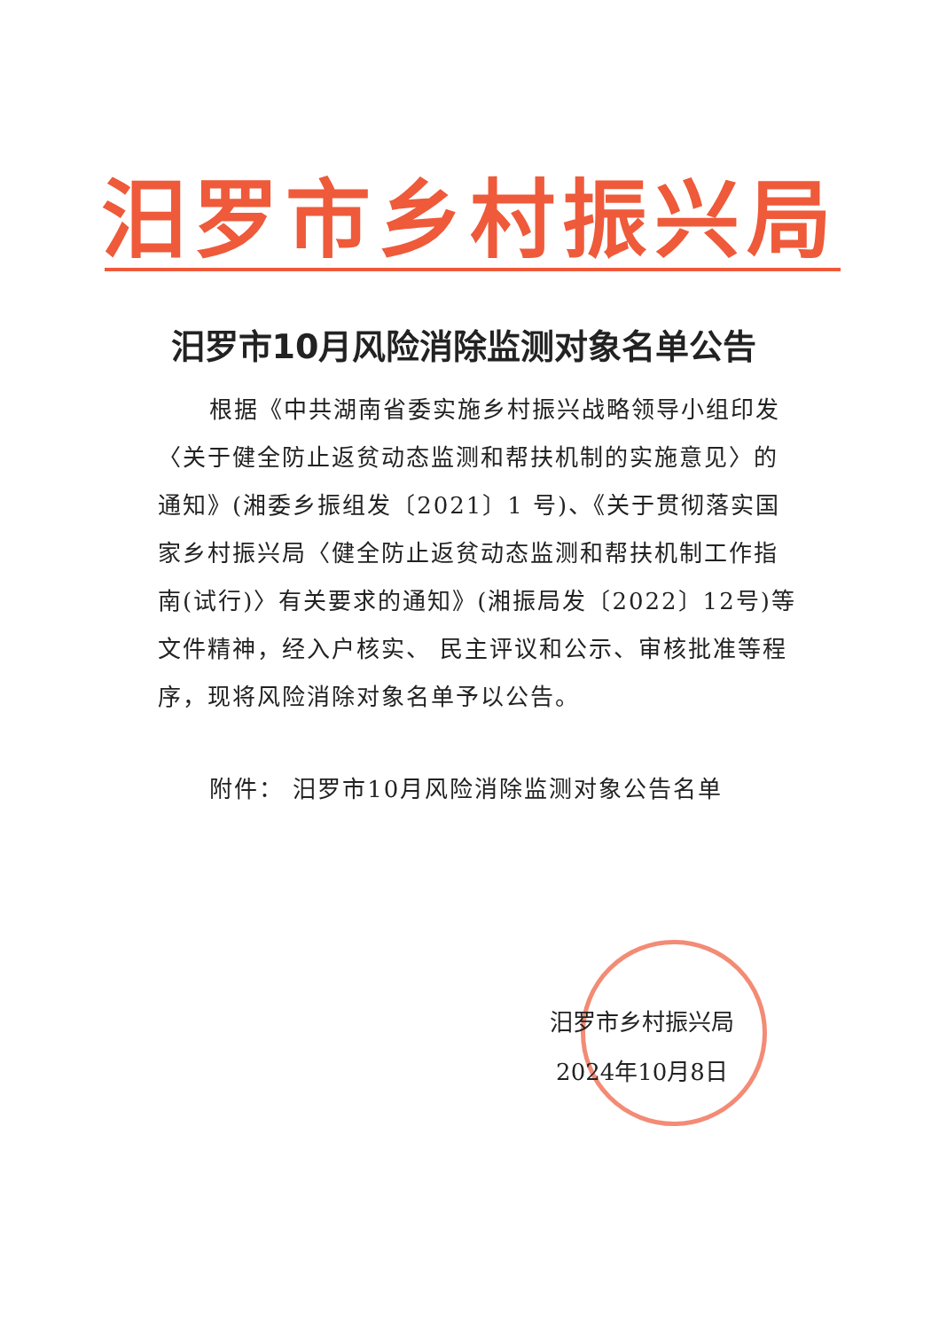汨罗市乡村振兴局
汨罗市10月风险消除监测对象名单公告
根据《中共湖南省委实施乡村振兴战略领导小组印发〈关于健全防止返贫动态监测和帮扶机制的实施意见〉的通知》(湘委乡振组发〔2021〕1 号)、《关于贯彻落实国家乡村振兴局〈健全防止返贫动态监测和帮扶机制工作指南(试行)〉有关要求的通知》(湘振局发〔2022〕12号)等文件精神，经入户核实、 民主评议和公示、审核批准等程序，现将风险消除对象名单予以公告。
附件： 汨罗市10月风险消除监测对象公告名单
汨罗市乡村振兴局
2024年10月8日